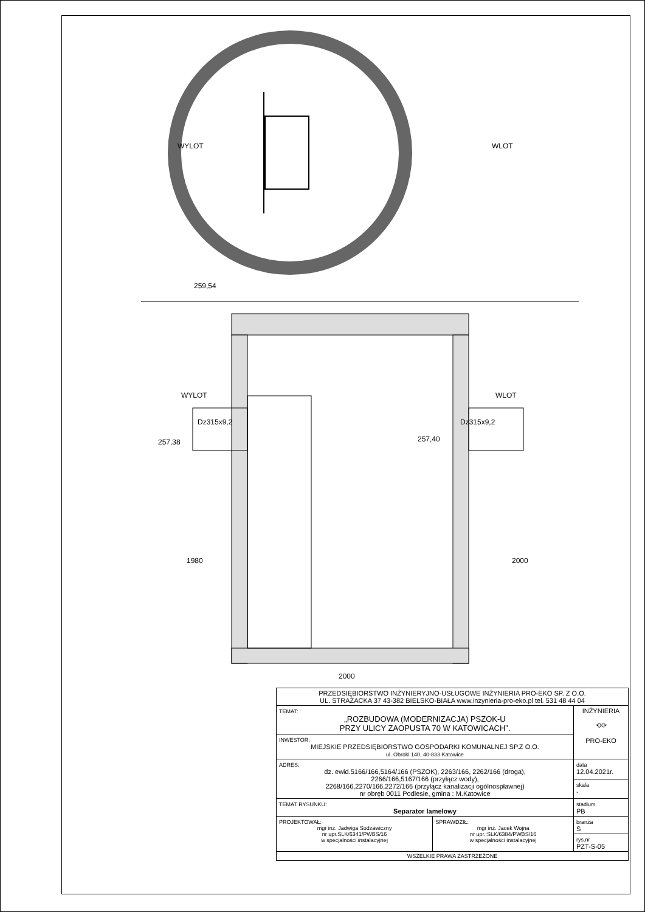WYLOT
WLOT
259,54
WYLOT
WLOT
Dz315x9,2
Dz315x9,2
257,38
257,40
1980
2000
2000
| PRZEDSIĘBIORSTWO INŻYNIERYJNO-USŁUGOWE INŻYNIERIA PRO-EKO SP. Z O.O. UL. STRAŻACKA 37 43-382 BIELSKO-BIAŁA www.inzynieria-pro-eko.pl tel. 531 48 44 04 | | |
| TEMAT: „ROZBUDOWA (MODERNIZACJA) PSZOK-U PRZY ULICY ZAOPUSTA 70 W KATOWICACH”. | | INŻYNIERIA ⟲⟳ PRO-EKO |
| INWESTOR: MIEJSKIE PRZEDSIĘBIORSTWO GOSPODARKI KOMUNALNEJ SP.Z O.O. ul. Obroki 140, 40-833 Katowice | | |
| ADRES: dz. ewid.5166/166,5164/166 (PSZOK), 2263/166, 2262/166 (droga), 2266/166,5167/166 (przyłącz wody), 2268/166,2270/166,2272/166 (przyłącz kanalizacji ogólnospławnej) nr obręb 0011 Podlesie, gmina : M.Katowice | | data 12.04.2021r. |
| | | skala - |
| TEMAT RYSUNKU: Separator lamelowy | | stadium PB |
| PROJEKTOWAŁ: mgr inż. Jadwiga Sodzawiczny nr upr.SLK/6341/PWBS/16 w specjalności instalacyjnej | SPRAWDZIŁ: mgr inż. Jacek Wojna nr upr.:SLK/6384/PWBS/16 w specjalności instalacyjnej | branża S |
| | | rys.nr PZT-S-05 |
| WSZELKIE PRAWA ZASTRZEŻONE | | |